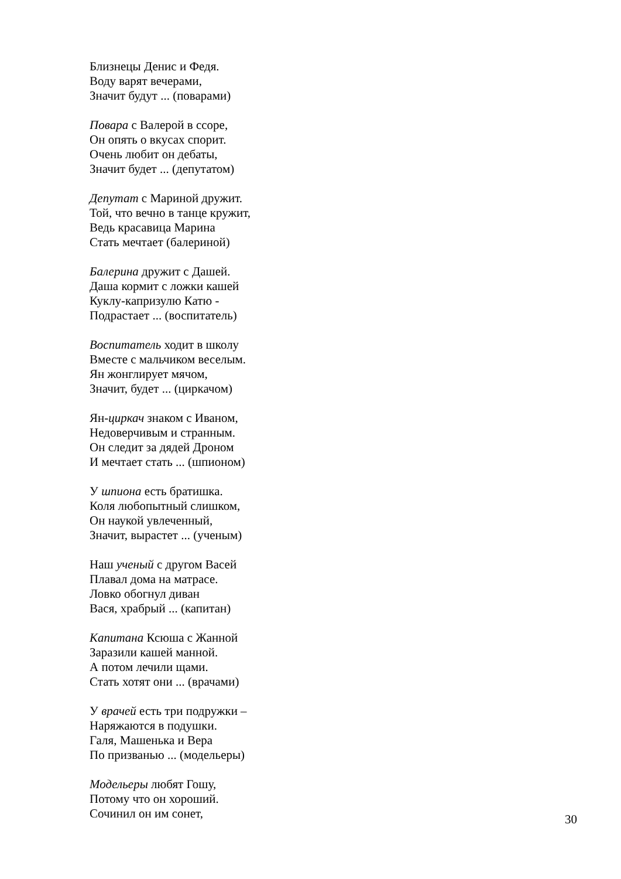Близнецы Денис и Федя.
Воду варят вечерами,
Значит будут ... (поварами)
Повара с Валерой в ссоре,
Он опять о вкусах спорит.
Очень любит он дебаты,
Значит будет ... (депутатом)
Депутат с Мариной дружит.
Той, что вечно в танце кружит,
Ведь красавица Марина
Стать мечтает (балериной)
Балерина дружит с Дашей.
Даша кормит с ложки кашей
Куклу-капризулю Катю -
Подрастает ... (воспитатель)
Воспитатель ходит в школу
Вместе с мальчиком веселым.
Ян жонглирует мячом,
Значит, будет ... (циркачом)
Ян-циркач знаком с Иваном,
Недоверчивым и странным.
Он следит за дядей Дроном
И мечтает стать ... (шпионом)
У шпиона есть братишка.
Коля любопытный слишком,
Он наукой увлеченный,
Значит, вырастет ... (ученым)
Наш ученый с другом Васей
Плавал дома на матрасе.
Ловко обогнул диван
Вася, храбрый ... (капитан)
Капитана Ксюша с Жанной
Заразили кашей манной.
А потом лечили щами.
Стать хотят они ... (врачами)
У врачей есть три подружки –
Наряжаются в подушки.
Галя, Машенька и Вера
По призванью ... (модельеры)
Модельеры любят Гошу,
Потому что он хороший.
Сочинил он им сонет,
30